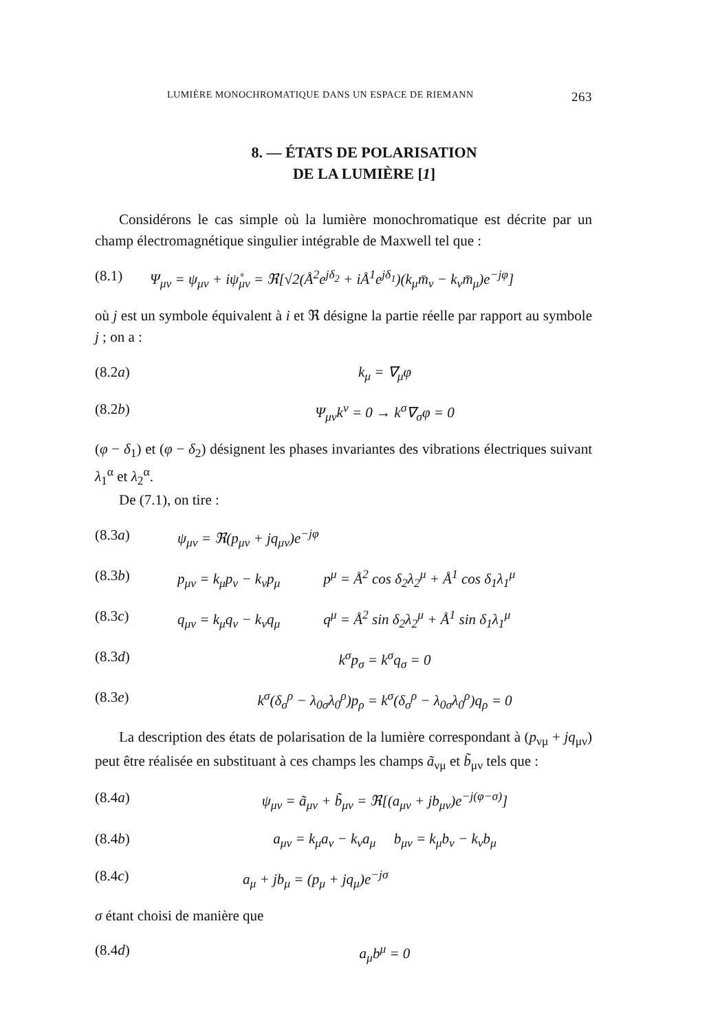LUMIÈRE MONOCHROMATIQUE DANS UN ESPACE DE RIEMANN 263
8. — ÉTATS DE POLARISATION
DE LA LUMIÈRE [1]
Considérons le cas simple où la lumière monochromatique est décrite par un champ électromagnétique singulier intégrable de Maxwell tel que :
(8.1) Ψ<sub>μν</sub> = ψ<sub>μν</sub> + iψ̊<sub>μν</sub> = ℜ[√2(Å<sup>2</sup>e<sup>jδ<sub>2</sub></sup> + iÅ<sup>1</sup>e<sup>jδ<sub>1</sub></sup>)(k<sub>μ</sub>m̄<sub>ν</sub> − k<sub>ν</sub>m̄<sub>μ</sub>)e<sup>−jφ</sup>]
où j est un symbole équivalent à i et ℜ désigne la partie réelle par rapport au symbole j ; on a :
(8.2a) k<sub>μ</sub> = ∇<sub>μ</sub>φ
(8.2b) Ψ<sub>μν</sub>k<sup>ν</sup> = 0 → k<sup>σ</sup>∇<sub>σ</sub>φ = 0
(φ − δ<sub>1</sub>) et (φ − δ<sub>2</sub>) désignent les phases invariantes des vibrations électriques suivant λ<sub>1</sub><sup>α</sup> et λ<sub>2</sub><sup>α</sup>.
De (7.1), on tire :
(8.3a) ψ<sub>μν</sub> = ℜ(p<sub>μν</sub> + jq<sub>μν</sub>)e<sup>−jφ</sup>
(8.3b) p<sub>μν</sub> = k<sub>μ</sub>p<sub>ν</sub> − k<sub>ν</sub>p<sub>μ</sub> p<sup>μ</sup> = Å<sup>2</sup> cos δ<sub>2</sub>λ<sub>2</sub><sup>μ</sup> + Å<sup>1</sup> cos δ<sub>1</sub>λ<sub>1</sub><sup>μ</sup>
(8.3c) q<sub>μν</sub> = k<sub>μ</sub>q<sub>ν</sub> − k<sub>ν</sub>q<sub>μ</sub> q<sup>μ</sup> = Å<sup>2</sup> sin δ<sub>2</sub>λ<sub>2</sub><sup>μ</sup> + Å<sup>1</sup> sin δ<sub>1</sub>λ<sub>1</sub><sup>μ</sup>
(8.3d) k<sup>σ</sup>p<sub>σ</sub> = k<sup>σ</sup>q<sub>σ</sub> = 0
(8.3e) k<sup>σ</sup>(δ<sub>σ</sub><sup>ρ</sup> − λ<sub>0σ</sub>λ<sub>0</sub><sup>ρ</sup>)p<sub>ρ</sub> = k<sup>σ</sup>(δ<sub>σ</sub><sup>ρ</sup> − λ<sub>0σ</sub>λ<sub>0</sub><sup>ρ</sup>)q<sub>ρ</sub> = 0
La description des états de polarisation de la lumière correspondant à (p<sub>νμ</sub> + jq<sub>μν</sub>) peut être réalisée en substituant à ces champs les champs ã<sub>νμ</sub> et b̃<sub>μν</sub> tels que :
(8.4a) ψ<sub>μν</sub> = ã<sub>μν</sub> + b̃<sub>μν</sub> = ℜ[(a<sub>μν</sub> + jb<sub>μν</sub>)e<sup>−j(φ−σ)</sup>]
(8.4b) a<sub>μν</sub> = k<sub>μ</sub>a<sub>ν</sub> − k<sub>ν</sub>a<sub>μ</sub> b<sub>μν</sub> = k<sub>μ</sub>b<sub>ν</sub> − k<sub>ν</sub>b<sub>μ</sub>
(8.4c) a<sub>μ</sub> + jb<sub>μ</sub> = (p<sub>μ</sub> + jq<sub>μ</sub>)e<sup>−jσ</sup>
σ étant choisi de manière que
(8.4d) a<sub>μ</sub>b<sup>μ</sup> = 0